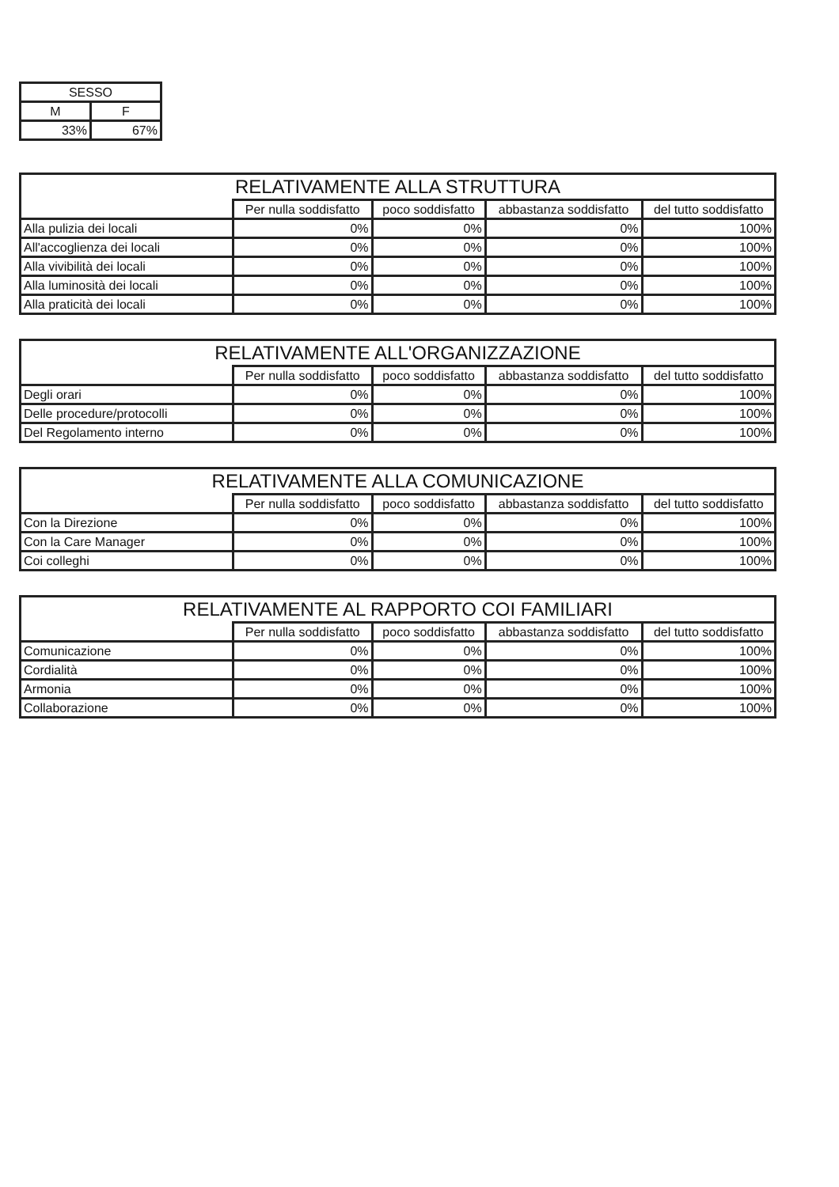| SESSO | |
| --- | --- |
| M | F |
| 33% | 67% |
| RELATIVAMENTE ALLA STRUTTURA | | | | |
| --- | --- | --- | --- | --- |
| | Per nulla soddisfatto | poco soddisfatto | abbastanza soddisfatto | del tutto soddisfatto |
| Alla pulizia dei locali | 0% | 0% | 0% | 100% |
| All'accoglienza dei locali | 0% | 0% | 0% | 100% |
| Alla vivibilità dei locali | 0% | 0% | 0% | 100% |
| Alla luminosità dei locali | 0% | 0% | 0% | 100% |
| Alla praticità dei locali | 0% | 0% | 0% | 100% |
| RELATIVAMENTE ALL'ORGANIZZAZIONE | | | | |
| --- | --- | --- | --- | --- |
| | Per nulla soddisfatto | poco soddisfatto | abbastanza soddisfatto | del tutto soddisfatto |
| Degli orari | 0% | 0% | 0% | 100% |
| Delle procedure/protocolli | 0% | 0% | 0% | 100% |
| Del Regolamento interno | 0% | 0% | 0% | 100% |
| RELATIVAMENTE ALLA COMUNICAZIONE | | | | |
| --- | --- | --- | --- | --- |
| | Per nulla soddisfatto | poco soddisfatto | abbastanza soddisfatto | del tutto soddisfatto |
| Con la Direzione | 0% | 0% | 0% | 100% |
| Con la Care Manager | 0% | 0% | 0% | 100% |
| Coi colleghi | 0% | 0% | 0% | 100% |
| RELATIVAMENTE AL RAPPORTO COI FAMILIARI | | | | |
| --- | --- | --- | --- | --- |
| | Per nulla soddisfatto | poco soddisfatto | abbastanza soddisfatto | del tutto soddisfatto |
| Comunicazione | 0% | 0% | 0% | 100% |
| Cordialità | 0% | 0% | 0% | 100% |
| Armonia | 0% | 0% | 0% | 100% |
| Collaborazione | 0% | 0% | 0% | 100% |